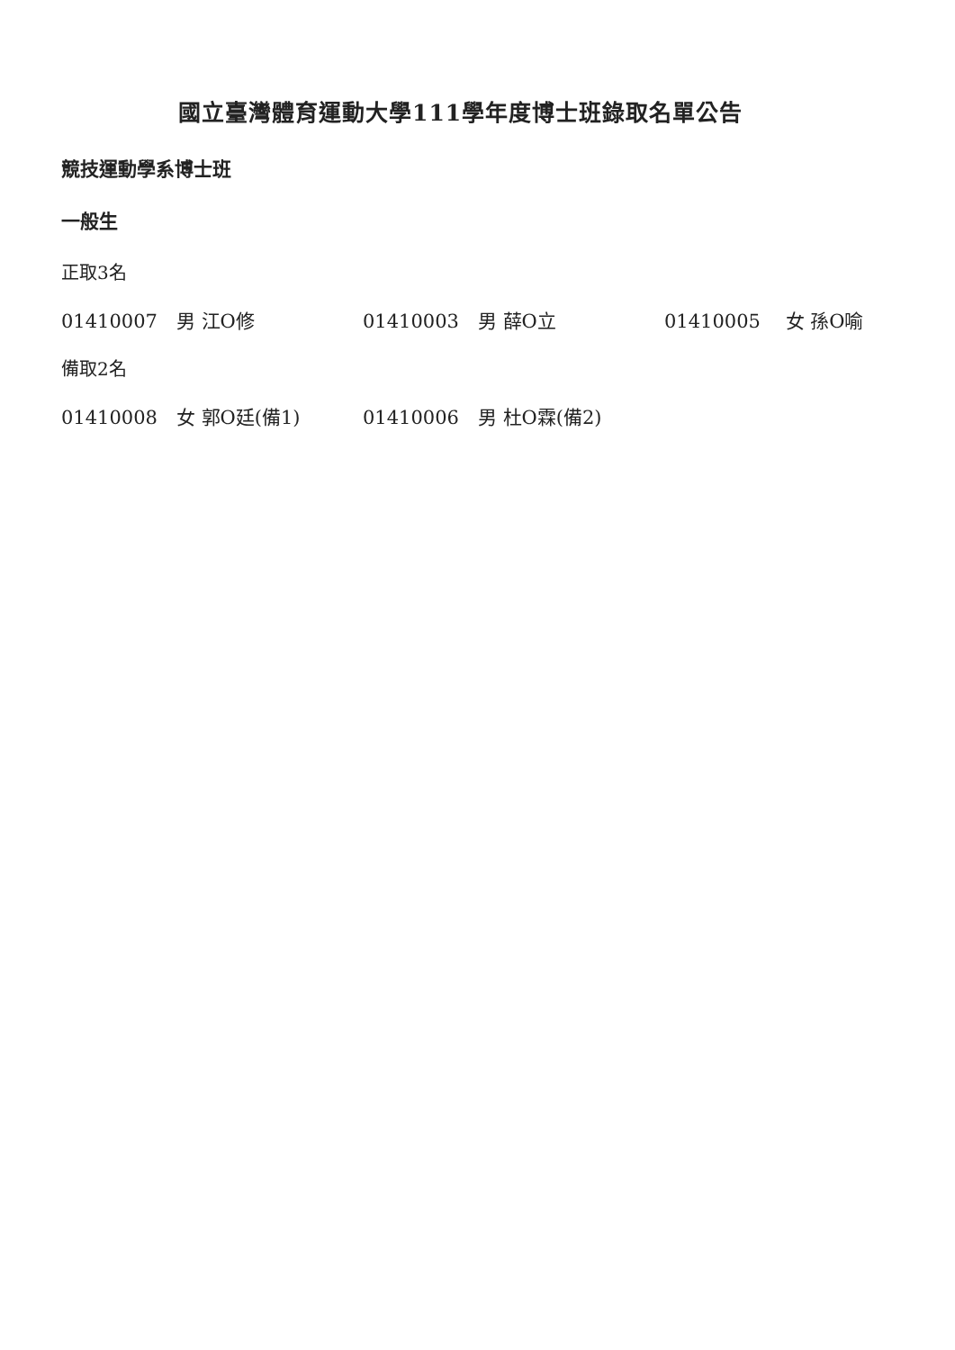國立臺灣體育運動大學111學年度博士班錄取名單公告
競技運動學系博士班
一般生
正取3名
01410007　男 江O修 01410003　男 薛O立 01410005　 女 孫O喻
備取2名
01410008　女 郭O廷(備1) 01410006　男 杜O霖(備2)